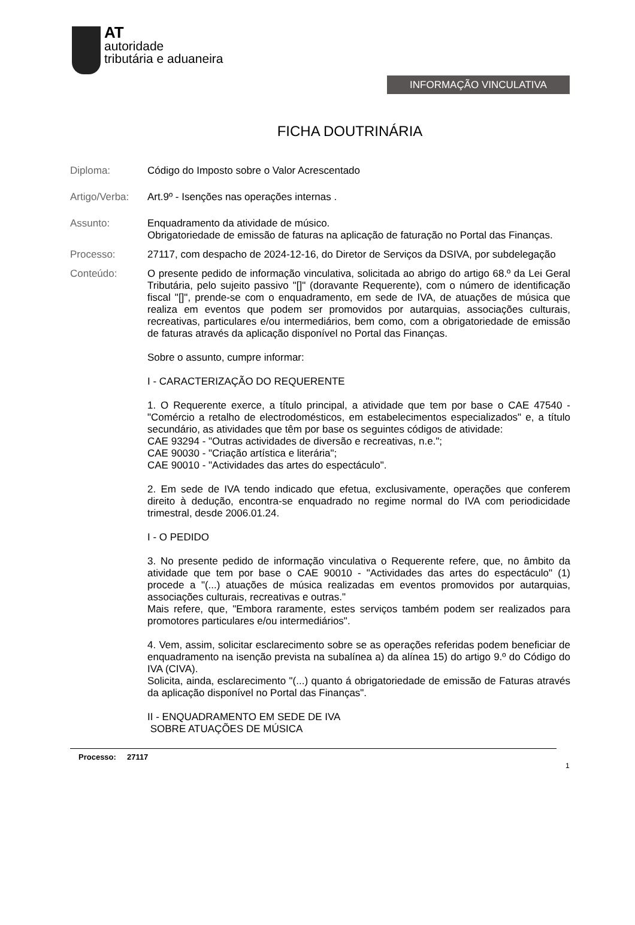AT
autoridade
tributária e aduaneira
INFORMAÇÃO VINCULATIVA
FICHA DOUTRINÁRIA
Diploma: Código do Imposto sobre o Valor Acrescentado
Artigo/Verba:
Art.9º - Isenções nas operações internas .
Assunto: Enquadramento da atividade de músico.
Obrigatoriedade de emissão de faturas na aplicação de faturação no Portal das Finanças.
Processo: 27117, com despacho de 2024-12-16, do Diretor de Serviços da DSIVA, por subdelegação
Conteúdo: O presente pedido de informação vinculativa, solicitada ao abrigo do artigo 68.º da Lei Geral Tributária, pelo sujeito passivo "[]" (doravante Requerente), com o número de identificação fiscal "[]", prende-se com o enquadramento, em sede de IVA, de atuações de música que realiza em eventos que podem ser promovidos por autarquias, associações culturais, recreativas, particulares e/ou intermediários, bem como, com a obrigatoriedade de emissão de faturas através da aplicação disponível no Portal das Finanças.
Sobre o assunto, cumpre informar:
I - CARACTERIZAÇÃO DO REQUERENTE
1. O Requerente exerce, a título principal, a atividade que tem por base o CAE 47540 - "Comércio a retalho de electrodomésticos, em estabelecimentos especializados" e, a título secundário, as atividades que têm por base os seguintes códigos de atividade:
CAE 93294 - "Outras actividades de diversão e recreativas, n.e.";
CAE 90030 - "Criação artística e literária";
CAE 90010 - "Actividades das artes do espectáculo".
2. Em sede de IVA tendo indicado que efetua, exclusivamente, operações que conferem direito à dedução, encontra-se enquadrado no regime normal do IVA com periodicidade trimestral, desde 2006.01.24.
I - O PEDIDO
3. No presente pedido de informação vinculativa o Requerente refere, que, no âmbito da atividade que tem por base o CAE 90010 - "Actividades das artes do espectáculo" (1) procede a "(...) atuações de música realizadas em eventos promovidos por autarquias, associações culturais, recreativas e outras."
Mais refere, que, "Embora raramente, estes serviços também podem ser realizados para promotores particulares e/ou intermediários".
4. Vem, assim, solicitar esclarecimento sobre se as operações referidas podem beneficiar de enquadramento na isenção prevista na subalínea a) da alínea 15) do artigo 9.º do Código do IVA (CIVA).
Solicita, ainda, esclarecimento "(...) quanto á obrigatoriedade de emissão de Faturas através da aplicação disponível no Portal das Finanças".
II - ENQUADRAMENTO EM SEDE DE IVA
SOBRE ATUAÇÕES DE MÚSICA
Processo: 27117
1